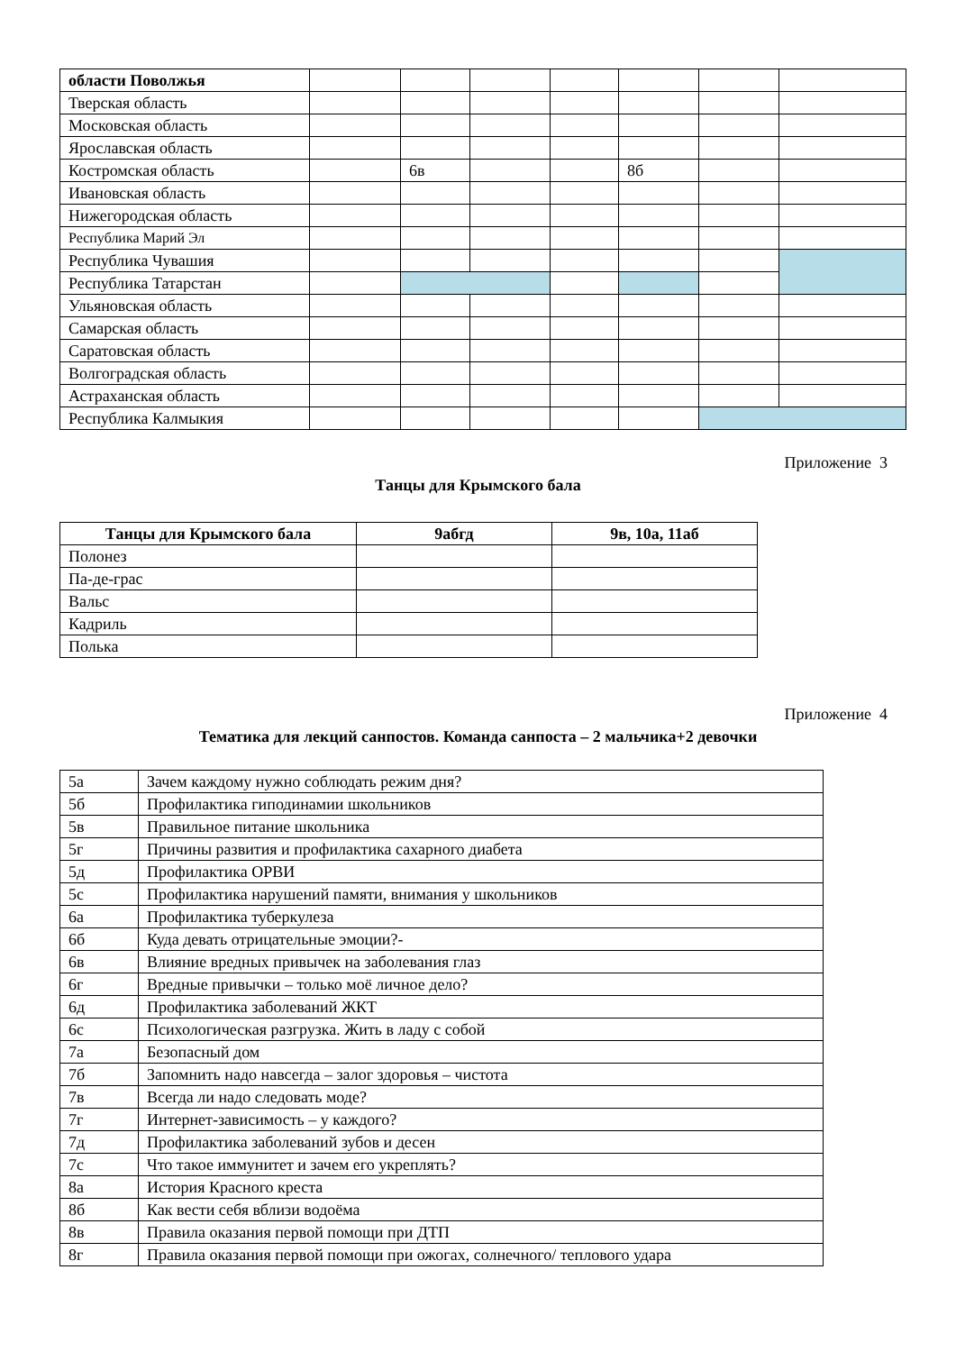| области Поволжья | | | | | | | |
| Тверская область | | | | | | | |
| Московская область | | | | | | | |
| Ярославская область | | | | | | | |
| Костромская область | | 6в | | | 8б | | |
| Ивановская область | | | | | | | |
| Нижегородская область | | | | | | | |
| Республика Марий Эл | | | | | | | |
| Республика Чувашия | | | | | | | |
| Республика Татарстан | | | | | | | |
| Ульяновская область | | | | | | | |
| Самарская область | | | | | | | |
| Саратовская область | | | | | | | |
| Волгоградская область | | | | | | | |
| Астраханская область | | | | | | | |
| Республика Калмыкия | | | | | | | |
Приложение 3
Танцы для Крымского бала
| Танцы для Крымского бала | 9абгд | 9в, 10а, 11аб |
| --- | --- | --- |
| Полонез | | |
| Па-де-грас | | |
| Вальс | | |
| Кадриль | | |
| Полька | | |
Приложение 4
Тематика для лекций санпостов. Команда санпоста – 2 мальчика+2 девочки
| 5а | Зачем каждому нужно соблюдать режим дня? |
| 5б | Профилактика гиподинамии школьников |
| 5в | Правильное питание школьника |
| 5г | Причины развития и профилактика сахарного диабета |
| 5д | Профилактика ОРВИ |
| 5с | Профилактика нарушений памяти, внимания у школьников |
| 6а | Профилактика туберкулеза |
| 6б | Куда девать отрицательные эмоции?- |
| 6в | Влияние вредных привычек на заболевания глаз |
| 6г | Вредные привычки – только моё личное дело? |
| 6д | Профилактика заболеваний ЖКТ |
| 6с | Психологическая разгрузка. Жить в ладу с собой |
| 7а | Безопасный дом |
| 7б | Запомнить надо навсегда – залог здоровья – чистота |
| 7в | Всегда ли надо следовать моде? |
| 7г | Интернет-зависимость – у каждого? |
| 7д | Профилактика заболеваний зубов и десен |
| 7с | Что такое иммунитет и зачем его укреплять? |
| 8а | История Красного креста |
| 8б | Как вести себя вблизи водоёма |
| 8в | Правила оказания первой помощи при ДТП |
| 8г | Правила оказания первой помощи при ожогах, солнечного/ теплового удара |